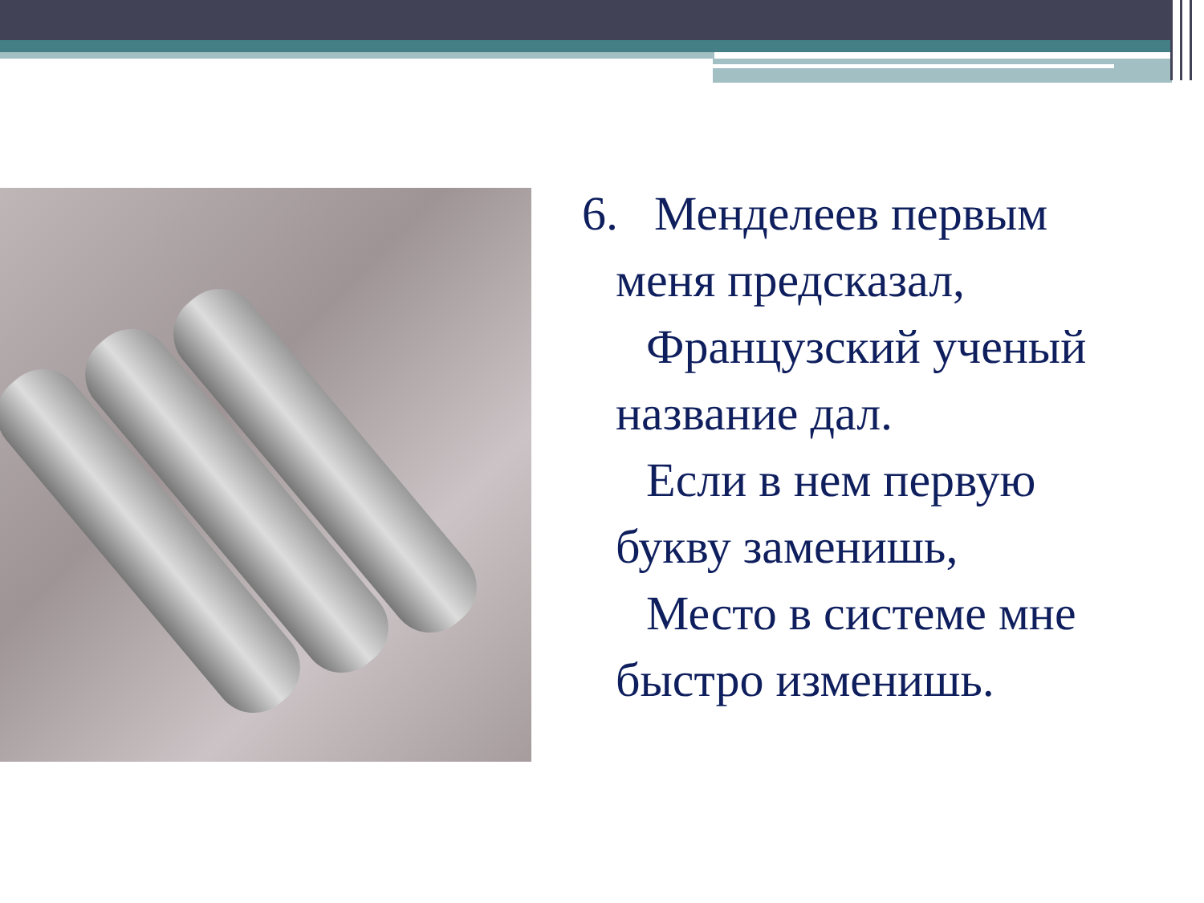6. Менделеев первым
меня предсказал,
Французский ученый
название дал.
Если в нем первую
букву заменишь,
Место в системе мне
быстро изменишь.